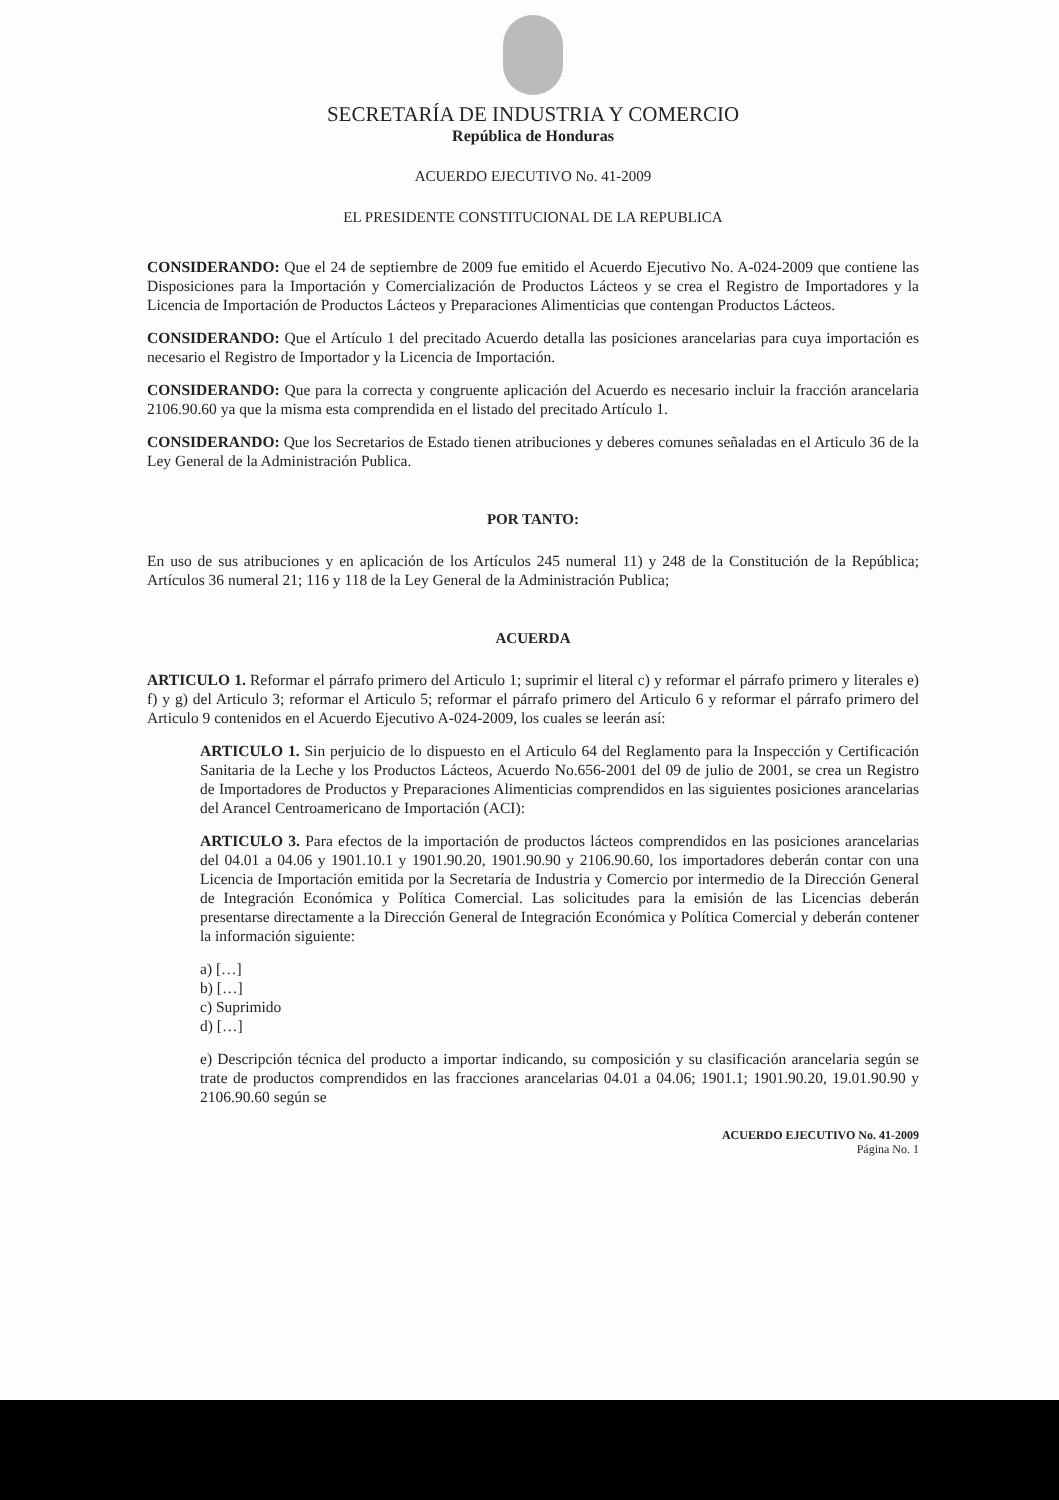SECRETARÍA DE INDUSTRIA Y COMERCIO
República de Honduras
ACUERDO EJECUTIVO No. 41-2009
EL PRESIDENTE CONSTITUCIONAL DE LA REPUBLICA
CONSIDERANDO: Que el 24 de septiembre de 2009 fue emitido el Acuerdo Ejecutivo No. A-024-2009 que contiene las Disposiciones para la Importación y Comercialización de Productos Lácteos y se crea el Registro de Importadores y la Licencia de Importación de Productos Lácteos y Preparaciones Alimenticias que contengan Productos Lácteos.
CONSIDERANDO: Que el Artículo 1 del precitado Acuerdo detalla las posiciones arancelarias para cuya importación es necesario el Registro de Importador y la Licencia de Importación.
CONSIDERANDO: Que para la correcta y congruente aplicación del Acuerdo es necesario incluir la fracción arancelaria 2106.90.60 ya que la misma esta comprendida en el listado del precitado Artículo 1.
CONSIDERANDO: Que los Secretarios de Estado tienen atribuciones y deberes comunes señaladas en el Articulo 36 de la Ley General de la Administración Publica.
POR TANTO:
En uso de sus atribuciones y en aplicación de los Artículos 245 numeral 11) y 248 de la Constitución de la República; Artículos 36 numeral 21; 116 y 118 de la Ley General de la Administración Publica;
ACUERDA
ARTICULO 1. Reformar el párrafo primero del Articulo 1; suprimir el literal c) y reformar el párrafo primero y literales e) f) y g) del Articulo 3; reformar el Articulo 5; reformar el párrafo primero del Articulo 6 y reformar el párrafo primero del Articulo 9 contenidos en el Acuerdo Ejecutivo A-024-2009, los cuales se leerán así:
ARTICULO 1. Sin perjuicio de lo dispuesto en el Articulo 64 del Reglamento para la Inspección y Certificación Sanitaria de la Leche y los Productos Lácteos, Acuerdo No.656-2001 del 09 de julio de 2001, se crea un Registro de Importadores de Productos y Preparaciones Alimenticias comprendidos en las siguientes posiciones arancelarias del Arancel Centroamericano de Importación (ACI):
ARTICULO 3. Para efectos de la importación de productos lácteos comprendidos en las posiciones arancelarias del 04.01 a 04.06 y 1901.10.1 y 1901.90.20, 1901.90.90 y 2106.90.60, los importadores deberán contar con una Licencia de Importación emitida por la Secretaría de Industria y Comercio por intermedio de la Dirección General de Integración Económica y Política Comercial. Las solicitudes para la emisión de las Licencias deberán presentarse directamente a la Dirección General de Integración Económica y Política Comercial y deberán contener la información siguiente:
a) […]
b) […]
c) Suprimido
d) […]
e) Descripción técnica del producto a importar indicando, su composición y su clasificación arancelaria según se trate de productos comprendidos en las fracciones arancelarias 04.01 a 04.06; 1901.1; 1901.90.20, 19.01.90.90 y 2106.90.60 según se
ACUERDO EJECUTIVO No. 41-2009
Página No. 1